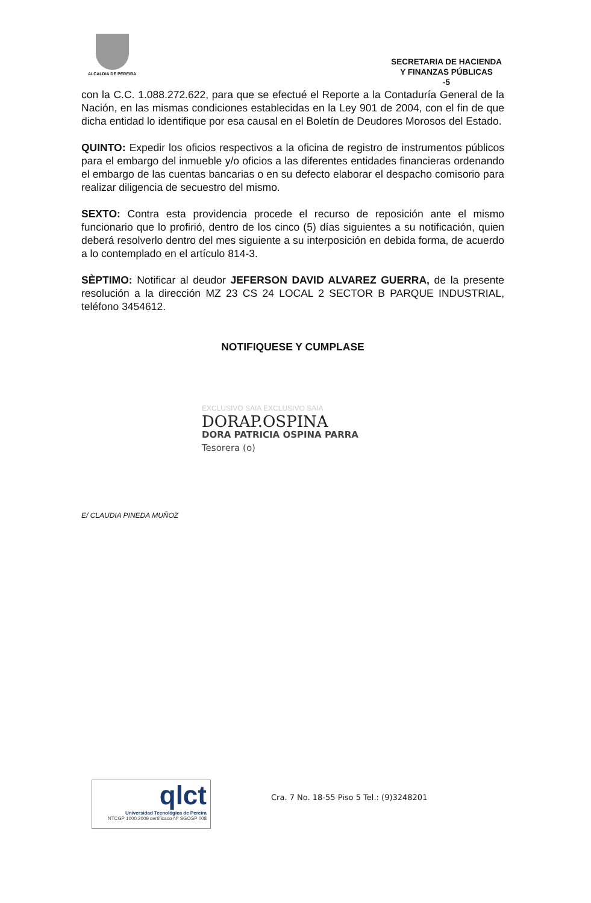ALCALDIA DE PEREIRA
SECRETARIA DE HACIENDA
Y FINANZAS PÚBLICAS
-5
con la C.C. 1.088.272.622, para que se efectué el Reporte a la Contaduría General de la Nación, en las mismas condiciones establecidas en la Ley 901 de 2004, con el fin de que dicha entidad lo identifique por esa causal en el Boletín de Deudores Morosos del Estado.
QUINTO: Expedir los oficios respectivos a la oficina de registro de instrumentos públicos para el embargo del inmueble y/o oficios a las diferentes entidades financieras ordenando el embargo de las cuentas bancarias o en su defecto elaborar el despacho comisorio para realizar diligencia de secuestro del mismo.
SEXTO: Contra esta providencia procede el recurso de reposición ante el mismo funcionario que lo profirió, dentro de los cinco (5) días siguientes a su notificación, quien deberá resolverlo dentro del mes siguiente a su interposición en debida forma, de acuerdo a lo contemplado en el artículo 814-3.
SÈPTIMO: Notificar al deudor JEFERSON DAVID ALVAREZ GUERRA, de la presente resolución a la dirección MZ 23 CS 24 LOCAL 2 SECTOR B PARQUE INDUSTRIAL, teléfono 3454612.
NOTIFIQUESE Y CUMPLASE
EXCLUSIVO SAIA EXCLUSIVO SAIA
DORAP.OSPINA
DORA PATRICIA OSPINA PARRA
Tesorera (o)
E/ CLAUDIA PINEDA MUÑOZ
qlct
Universidad Tecnológica de Pereira
NTCGP 1000:2009 certificado Nº SGCGP 008
Cra. 7 No. 18-55 Piso 5 Tel.: (9)3248201